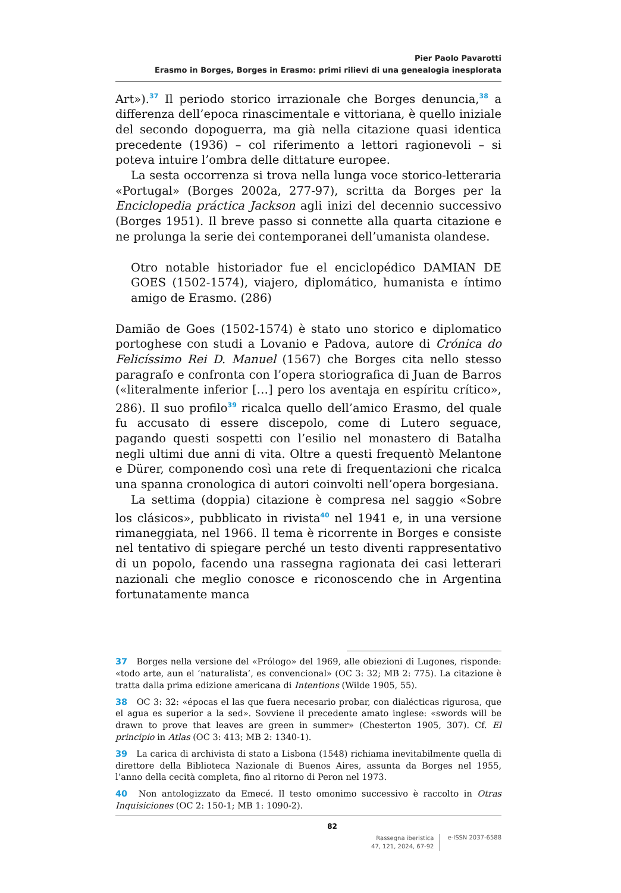Pier Paolo Pavarotti
Erasmo in Borges, Borges in Erasmo: primi rilievi di una genealogia inesplorata
Art»).<sup>37</sup> Il periodo storico irrazionale che Borges denuncia,<sup>38</sup> a differenza dell’epoca rinascimentale e vittoriana, è quello iniziale del secondo dopoguerra, ma già nella citazione quasi identica precedente (1936) – col riferimento a lettori ragionevoli – si poteva intuire l’ombra delle dittature europee.
La sesta occorrenza si trova nella lunga voce storico-letteraria «Portugal» (Borges 2002a, 277-97), scritta da Borges per la Enciclopedia práctica Jackson agli inizi del decennio successivo (Borges 1951). Il breve passo si connette alla quarta citazione e ne prolunga la serie dei contemporanei dell’umanista olandese.
Otro notable historiador fue el enciclopédico DAMIAN DE GOES (1502-1574), viajero, diplomático, humanista e íntimo amigo de Erasmo. (286)
Damião de Goes (1502-1574) è stato uno storico e diplomatico portoghese con studi a Lovanio e Padova, autore di Crónica do Felicíssimo Rei D. Manuel (1567) che Borges cita nello stesso paragrafo e confronta con l’opera storiografica di Juan de Barros («literalmente inferior […] pero los aventaja en espíritu crítico», 286). Il suo profilo<sup>39</sup> ricalca quello dell’amico Erasmo, del quale fu accusato di essere discepolo, come di Lutero seguace, pagando questi sospetti con l’esilio nel monastero di Batalha negli ultimi due anni di vita. Oltre a questi frequentò Melantone e Dürer, componendo così una rete di frequentazioni che ricalca una spanna cronologica di autori coinvolti nell’opera borgesiana.
La settima (doppia) citazione è compresa nel saggio «Sobre los clásicos», pubblicato in rivista<sup>40</sup> nel 1941 e, in una versione rimaneggiata, nel 1966. Il tema è ricorrente in Borges e consiste nel tentativo di spiegare perché un testo diventi rappresentativo di un popolo, facendo una rassegna ragionata dei casi letterari nazionali che meglio conosce e riconoscendo che in Argentina fortunatamente manca
37 Borges nella versione del «Prólogo» del 1969, alle obiezioni di Lugones, risponde: «todo arte, aun el ‘naturalista’, es convencional» (OC 3: 32; MB 2: 775). La citazione è tratta dalla prima edizione americana di Intentions (Wilde 1905, 55).
38 OC 3: 32: «épocas el las que fuera necesario probar, con dialécticas rigurosa, que el agua es superior a la sed». Sovviene il precedente amato inglese: «swords will be drawn to prove that leaves are green in summer» (Chesterton 1905, 307). Cf. El principio in Atlas (OC 3: 413; MB 2: 1340-1).
39 La carica di archivista di stato a Lisbona (1548) richiama inevitabilmente quella di direttore della Biblioteca Nazionale di Buenos Aires, assunta da Borges nel 1955, l’anno della cecità completa, fino al ritorno di Peron nel 1973.
40 Non antologizzato da Emecé. Il testo omonimo successivo è raccolto in Otras Inquisiciones (OC 2: 150-1; MB 1: 1090-2).
82
Rassegna iberistica
47, 121, 2024, 67-92
e-ISSN 2037-6588